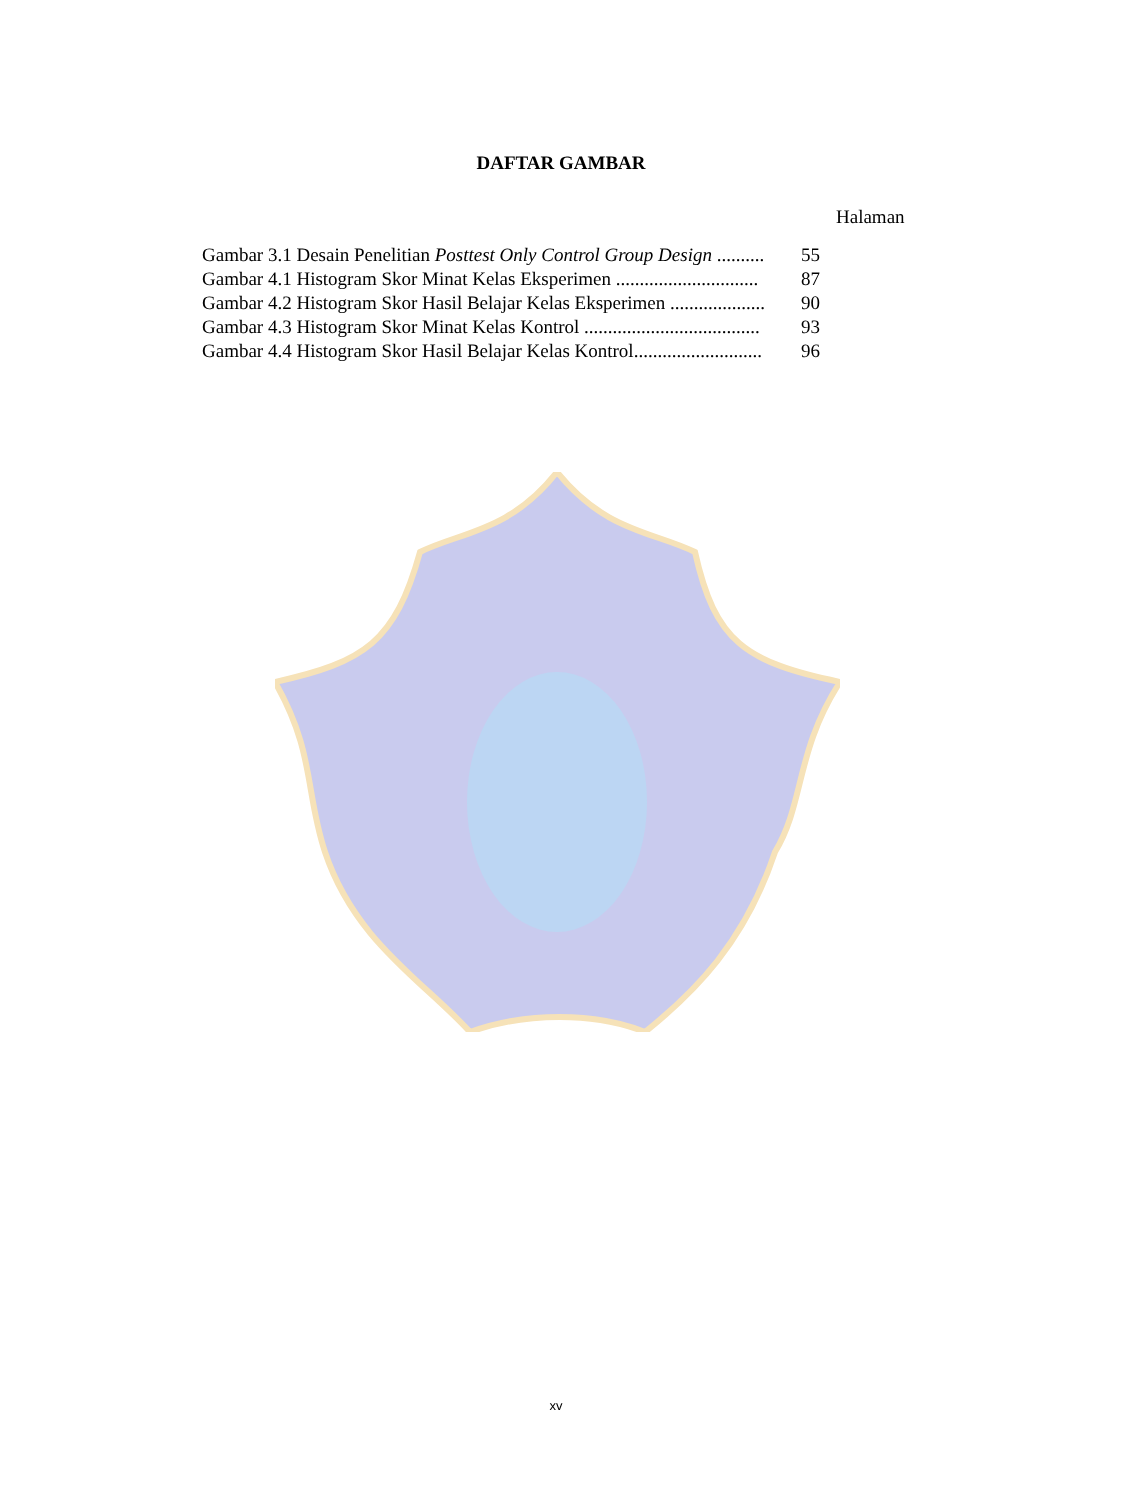DAFTAR GAMBAR
Halaman
| Gambar 3.1 Desain Penelitian Posttest Only Control Group Design .......... | 55 |
| Gambar 4.1 Histogram Skor Minat Kelas Eksperimen .............................. | 87 |
| Gambar 4.2 Histogram Skor Hasil Belajar Kelas Eksperimen .................... | 90 |
| Gambar 4.3 Histogram Skor Minat Kelas Kontrol ..................................... | 93 |
| Gambar 4.4 Histogram Skor Hasil Belajar Kelas Kontrol........................... | 96 |
xv